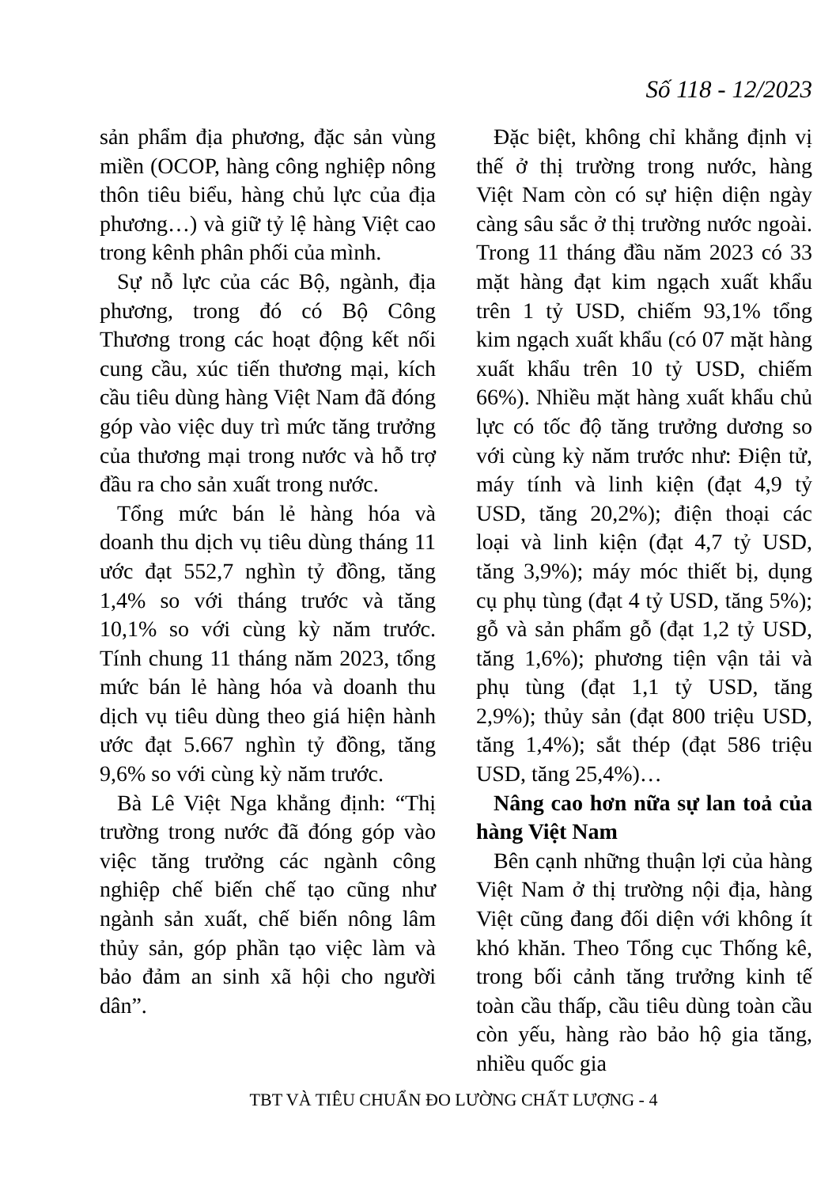Số 118 - 12/2023
sản phẩm địa phương, đặc sản vùng miền (OCOP, hàng công nghiệp nông thôn tiêu biểu, hàng chủ lực của địa phương…) và giữ tỷ lệ hàng Việt cao trong kênh phân phối của mình.
Sự nỗ lực của các Bộ, ngành, địa phương, trong đó có Bộ Công Thương trong các hoạt động kết nối cung cầu, xúc tiến thương mại, kích cầu tiêu dùng hàng Việt Nam đã đóng góp vào việc duy trì mức tăng trưởng của thương mại trong nước và hỗ trợ đầu ra cho sản xuất trong nước.
Tổng mức bán lẻ hàng hóa và doanh thu dịch vụ tiêu dùng tháng 11 ước đạt 552,7 nghìn tỷ đồng, tăng 1,4% so với tháng trước và tăng 10,1% so với cùng kỳ năm trước. Tính chung 11 tháng năm 2023, tổng mức bán lẻ hàng hóa và doanh thu dịch vụ tiêu dùng theo giá hiện hành ước đạt 5.667 nghìn tỷ đồng, tăng 9,6% so với cùng kỳ năm trước.
Bà Lê Việt Nga khẳng định: “Thị trường trong nước đã đóng góp vào việc tăng trưởng các ngành công nghiệp chế biến chế tạo cũng như ngành sản xuất, chế biến nông lâm thủy sản, góp phần tạo việc làm và bảo đảm an sinh xã hội cho người dân”.
Đặc biệt, không chỉ khẳng định vị thế ở thị trường trong nước, hàng Việt Nam còn có sự hiện diện ngày càng sâu sắc ở thị trường nước ngoài. Trong 11 tháng đầu năm 2023 có 33 mặt hàng đạt kim ngạch xuất khẩu trên 1 tỷ USD, chiếm 93,1% tổng kim ngạch xuất khẩu (có 07 mặt hàng xuất khẩu trên 10 tỷ USD, chiếm 66%). Nhiều mặt hàng xuất khẩu chủ lực có tốc độ tăng trưởng dương so với cùng kỳ năm trước như: Điện tử, máy tính và linh kiện (đạt 4,9 tỷ USD, tăng 20,2%); điện thoại các loại và linh kiện (đạt 4,7 tỷ USD, tăng 3,9%); máy móc thiết bị, dụng cụ phụ tùng (đạt 4 tỷ USD, tăng 5%); gỗ và sản phẩm gỗ (đạt 1,2 tỷ USD, tăng 1,6%); phương tiện vận tải và phụ tùng (đạt 1,1 tỷ USD, tăng 2,9%); thủy sản (đạt 800 triệu USD, tăng 1,4%); sắt thép (đạt 586 triệu USD, tăng 25,4%)…
Nâng cao hơn nữa sự lan toả của hàng Việt Nam
Bên cạnh những thuận lợi của hàng Việt Nam ở thị trường nội địa, hàng Việt cũng đang đối diện với không ít khó khăn. Theo Tổng cục Thống kê, trong bối cảnh tăng trưởng kinh tế toàn cầu thấp, cầu tiêu dùng toàn cầu còn yếu, hàng rào bảo hộ gia tăng, nhiều quốc gia
TBT VÀ TIÊU CHUẨN ĐO LƯỜNG CHẤT LƯỢNG - 4